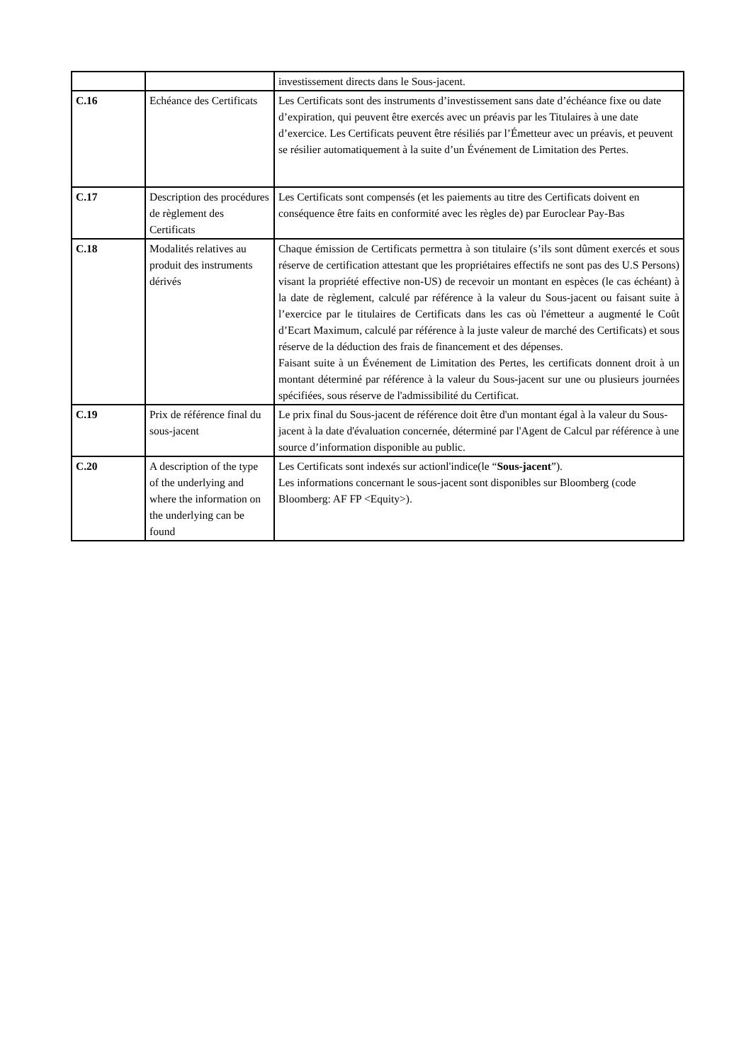| | | investissement directs dans le Sous-jacent. |
| C.16 | Echéance des Certificats | Les Certificats sont des instruments d’investissement sans date d’échéance fixe ou date d’expiration, qui peuvent être exercés avec un préavis par les Titulaires à une date d’exercice. Les Certificats peuvent être résiliés par l’Émetteur avec un préavis, et peuvent se résilier automatiquement à la suite d’un Événement de Limitation des Pertes. |
| C.17 | Description des procédures de règlement des Certificats | Les Certificats sont compensés (et les paiements au titre des Certificats doivent en conséquence être faits en conformité avec les règles de) par Euroclear Pay-Bas |
| C.18 | Modalités relatives au produit des instruments dérivés | Chaque émission de Certificats permettra à son titulaire (s’ils sont dûment exercés et sous réserve de certification attestant que les propriétaires effectifs ne sont pas des U.S Persons) visant la propriété effective non-US) de recevoir un montant en espèces (le cas échéant) à la date de règlement, calculé par référence à la valeur du Sous-jacent ou faisant suite à l’exercice par le titulaires de Certificats dans les cas où l'émetteur a augmenté le Coût d’Ecart Maximum, calculé par référence à la juste valeur de marché des Certificats) et sous réserve de la déduction des frais de financement et des dépenses. Faisant suite à un Événement de Limitation des Pertes, les certificats donnent droit à un montant déterminé par référence à la valeur du Sous-jacent sur une ou plusieurs journées spécifiées, sous réserve de l'admissibilité du Certificat. |
| C.19 | Prix de référence final du sous-jacent | Le prix final du Sous-jacent de référence doit être d'un montant égal à la valeur du Sous-jacent à la date d'évaluation concernée, déterminé par l'Agent de Calcul par référence à une source d’information disponible au public. |
| C.20 | A description of the type of the underlying and where the information on the underlying can be found | Les Certificats sont indexés sur actionl'indice(le “ Sous-jacent ”). Les informations concernant le sous-jacent sont disponibles sur Bloomberg (code Bloomberg: AF FP <Equity>). |